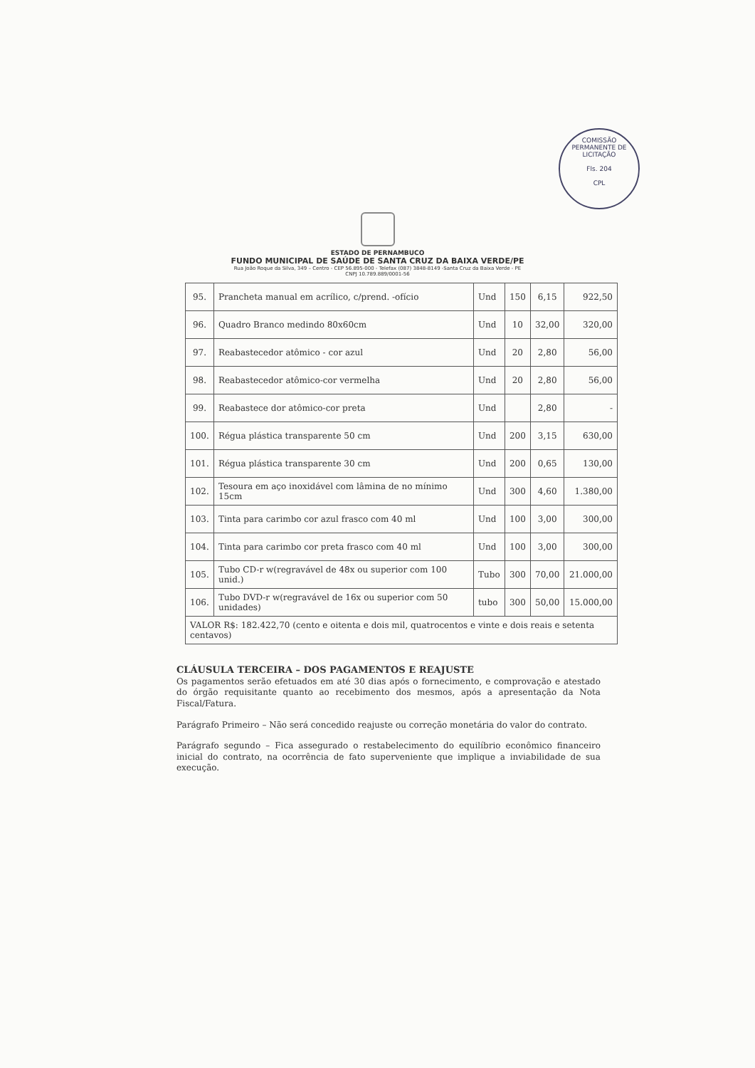COMISSÃO PERMANENTE DE LICITAÇÃO
Fls. 204
CPL
ESTADO DE PERNAMBUCO
FUNDO MUNICIPAL DE SAÚDE DE SANTA CRUZ DA BAIXA VERDE/PE
Rua João Roque da Silva, 349 – Centro - CEP 56.895-000 - Telefax (087) 3848-8149 -Santa Cruz da Baixa Verde - PE
CNPJ 10.789.889/0001-56
| 95. | Prancheta manual em acrílico, c/prend. -ofício | Und | 150 | 6,15 | 922,50 |
| 96. | Quadro Branco medindo 80x60cm | Und | 10 | 32,00 | 320,00 |
| 97. | Reabastecedor atômico - cor azul | Und | 20 | 2,80 | 56,00 |
| 98. | Reabastecedor atômico-cor vermelha | Und | 20 | 2,80 | 56,00 |
| 99. | Reabastece dor atômico-cor preta | Und | | 2,80 | - |
| 100. | Régua plástica transparente 50 cm | Und | 200 | 3,15 | 630,00 |
| 101. | Régua plástica transparente 30 cm | Und | 200 | 0,65 | 130,00 |
| 102. | Tesoura em aço inoxidável com lâmina de no mínimo 15cm | Und | 300 | 4,60 | 1.380,00 |
| 103. | Tinta para carimbo cor azul frasco com 40 ml | Und | 100 | 3,00 | 300,00 |
| 104. | Tinta para carimbo cor preta frasco com 40 ml | Und | 100 | 3,00 | 300,00 |
| 105. | Tubo CD-r w(regravável de 48x ou superior com 100 unid.) | Tubo | 300 | 70,00 | 21.000,00 |
| 106. | Tubo DVD-r w(regravável de 16x ou superior com 50 unidades) | tubo | 300 | 50,00 | 15.000,00 |
| VALOR R$: 182.422,70 (cento e oitenta e dois mil, quatrocentos e vinte e dois reais e setenta centavos) | | | | | |
CLÁUSULA TERCEIRA – DOS PAGAMENTOS E REAJUSTE
Os pagamentos serão efetuados em até 30 dias após o fornecimento, e comprovação e atestado do órgão requisitante quanto ao recebimento dos mesmos, após a apresentação da Nota Fiscal/Fatura.
Parágrafo Primeiro – Não será concedido reajuste ou correção monetária do valor do contrato.
Parágrafo segundo – Fica assegurado o restabelecimento do equilíbrio econômico financeiro inicial do contrato, na ocorrência de fato superveniente que implique a inviabilidade de sua execução.